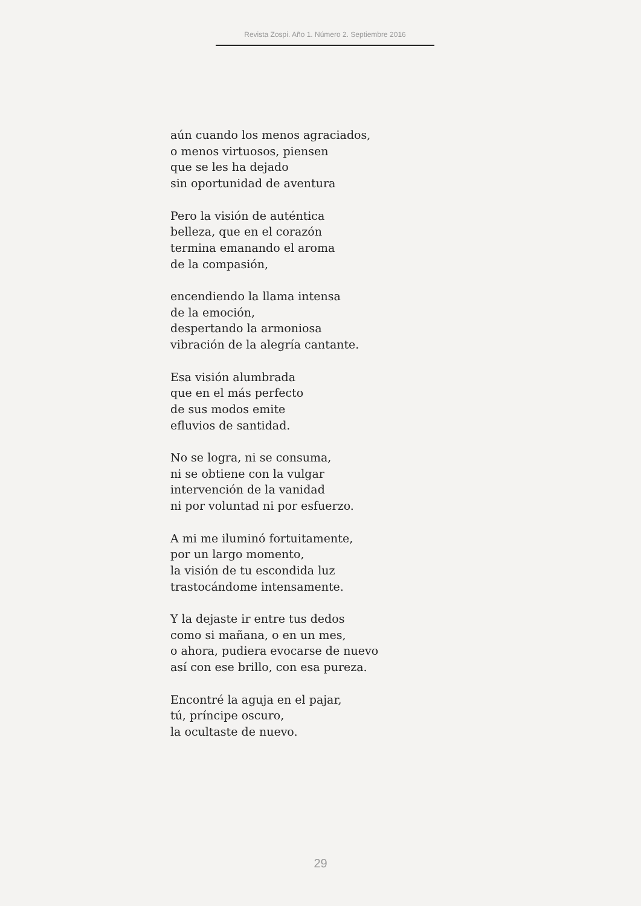Revista Zospi. Año 1. Número 2. Septiembre 2016
aún cuando los menos agraciados,
o menos virtuosos, piensen
que se les ha dejado
sin oportunidad de aventura
Pero la visión de auténtica
belleza, que en el corazón
termina emanando el aroma
de la compasión,
encendiendo la llama intensa
de la emoción,
despertando la armoniosa
vibración de la alegría cantante.
Esa visión alumbrada
que en el más perfecto
de sus modos emite
efluvios de santidad.
No se logra, ni se consuma,
ni se obtiene con la vulgar
intervención de la vanidad
ni por voluntad ni por esfuerzo.
A mi me iluminó fortuitamente,
por un largo momento,
la visión de tu escondida luz
trastocándome intensamente.
Y la dejaste ir entre tus dedos
como si mañana, o en un mes,
o ahora, pudiera evocarse de nuevo
así con ese brillo, con esa pureza.
Encontré la aguja en el pajar,
tú, príncipe oscuro,
la ocultaste de nuevo.
29